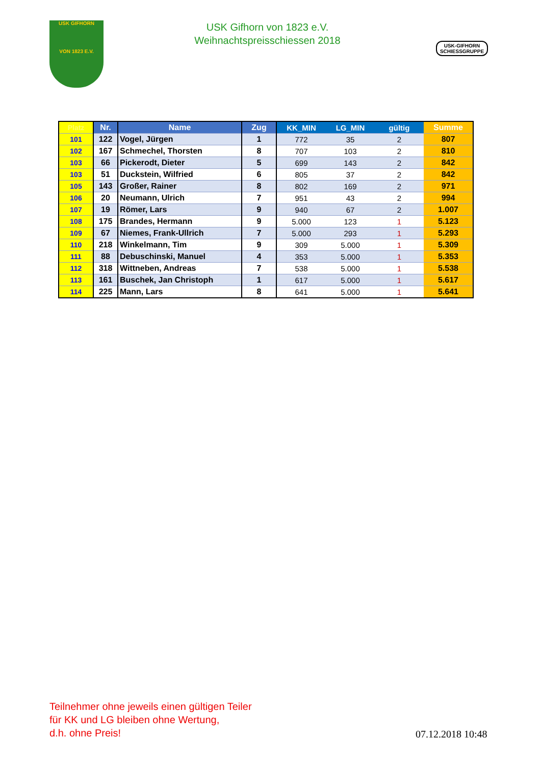USK GIFHORN
VON 1823 E.V.
USK Gifhorn von 1823 e.V.
Weihnachtspreisschiessen 2018
USK-GIFHORN
SCHIESSGRUPPE
| Platz | Nr. | Name | Zug | KK_MIN | LG_MIN | gültig | Summe |
| --- | --- | --- | --- | --- | --- | --- | --- |
| 101 | 122 | Vogel, Jürgen | 1 | 772 | 35 | 2 | 807 |
| 102 | 167 | Schmechel, Thorsten | 8 | 707 | 103 | 2 | 810 |
| 103 | 66 | Pickerodt, Dieter | 5 | 699 | 143 | 2 | 842 |
| 103 | 51 | Duckstein, Wilfried | 6 | 805 | 37 | 2 | 842 |
| 105 | 143 | Großer, Rainer | 8 | 802 | 169 | 2 | 971 |
| 106 | 20 | Neumann, Ulrich | 7 | 951 | 43 | 2 | 994 |
| 107 | 19 | Römer, Lars | 9 | 940 | 67 | 2 | 1.007 |
| 108 | 175 | Brandes, Hermann | 9 | 5.000 | 123 | 1 | 5.123 |
| 109 | 67 | Niemes, Frank-Ullrich | 7 | 5.000 | 293 | 1 | 5.293 |
| 110 | 218 | Winkelmann, Tim | 9 | 309 | 5.000 | 1 | 5.309 |
| 111 | 88 | Debuschinski, Manuel | 4 | 353 | 5.000 | 1 | 5.353 |
| 112 | 318 | Wittneben, Andreas | 7 | 538 | 5.000 | 1 | 5.538 |
| 113 | 161 | Buschek, Jan Christoph | 1 | 617 | 5.000 | 1 | 5.617 |
| 114 | 225 | Mann, Lars | 8 | 641 | 5.000 | 1 | 5.641 |
Teilnehmer ohne jeweils einen gültigen Teiler
für KK und LG bleiben ohne Wertung,
d.h. ohne Preis!
07.12.2018 10:48